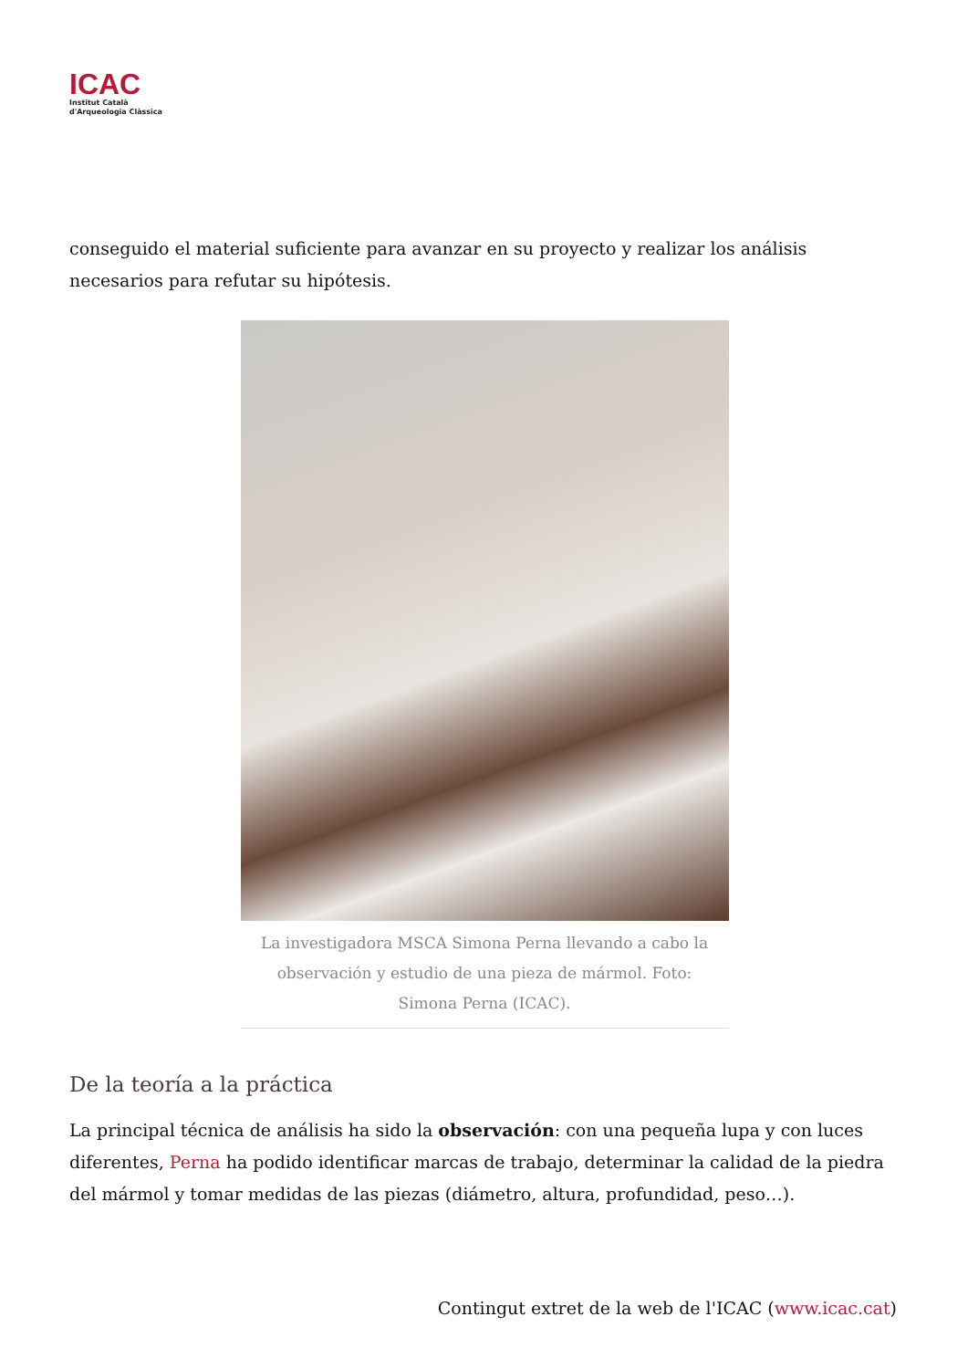ICAC
Institut Català
d'Arqueologia Clàssica
conseguido el material suficiente para avanzar en su proyecto y realizar los análisis necesarios para refutar su hipótesis.
La investigadora MSCA Simona Perna llevando a cabo la observación y estudio de una pieza de mármol. Foto: Simona Perna (ICAC).
De la teoría a la práctica
La principal técnica de análisis ha sido la observación: con una pequeña lupa y con luces diferentes, Perna ha podido identificar marcas de trabajo, determinar la calidad de la piedra del mármol y tomar medidas de las piezas (diámetro, altura, profundidad, peso…).
Contingut extret de la web de l'ICAC (www.icac.cat)